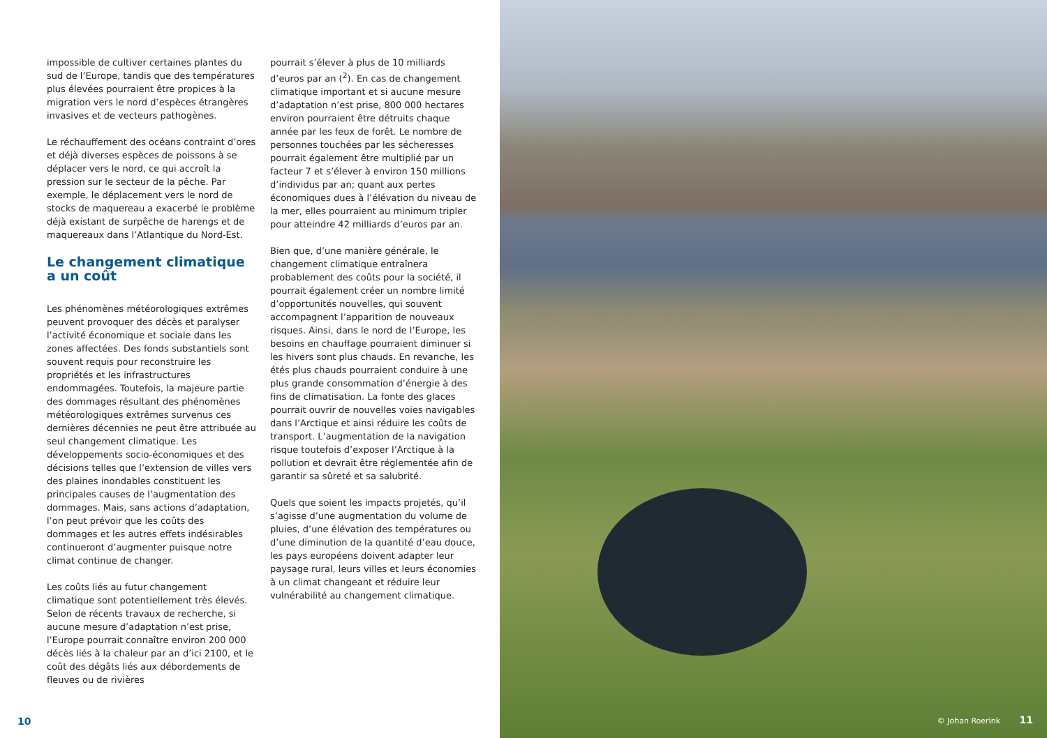impossible de cultiver certaines plantes du sud de l’Europe, tandis que des températures plus élevées pourraient être propices à la migration vers le nord d’espèces étrangères invasives et de vecteurs pathogènes.
Le réchauffement des océans contraint d’ores et déjà diverses espèces de poissons à se déplacer vers le nord, ce qui accroît la pression sur le secteur de la pêche. Par exemple, le déplacement vers le nord de stocks de maquereau a exacerbé le problème déjà existant de surpêche de harengs et de maquereaux dans l’Atlantique du Nord-Est.
Le changement climatique a un coût
Les phénomènes météorologiques extrêmes peuvent provoquer des décès et paralyser l’activité économique et sociale dans les zones affectées. Des fonds substantiels sont souvent requis pour reconstruire les propriétés et les infrastructures endommagées. Toutefois, la majeure partie des dommages résultant des phénomènes météorologiques extrêmes survenus ces dernières décennies ne peut être attribuée au seul changement climatique. Les développements socio-économiques et des décisions telles que l’extension de villes vers des plaines inondables constituent les principales causes de l’augmentation des dommages. Mais, sans actions d’adaptation, l’on peut prévoir que les coûts des dommages et les autres effets indésirables continueront d’augmenter puisque notre climat continue de changer.
Les coûts liés au futur changement climatique sont potentiellement très élevés. Selon de récents travaux de recherche, si aucune mesure d’adaptation n’est prise, l’Europe pourrait connaître environ 200 000 décès liés à la chaleur par an d’ici 2100, et le coût des dégâts liés aux débordements de fleuves ou de rivières
pourrait s’élever à plus de 10 milliards d’euros par an (<sup>2</sup>). En cas de changement climatique important et si aucune mesure d’adaptation n’est prise, 800 000 hectares environ pourraient être détruits chaque année par les feux de forêt. Le nombre de personnes touchées par les sécheresses pourrait également être multiplié par un facteur 7 et s’élever à environ 150 millions d’individus par an; quant aux pertes économiques dues à l’élévation du niveau de la mer, elles pourraient au minimum tripler pour atteindre 42 milliards d’euros par an.
Bien que, d’une manière générale, le changement climatique entraînera probablement des coûts pour la société, il pourrait également créer un nombre limité d’opportunités nouvelles, qui souvent accompagnent l’apparition de nouveaux risques. Ainsi, dans le nord de l’Europe, les besoins en chauffage pourraient diminuer si les hivers sont plus chauds. En revanche, les étés plus chauds pourraient conduire à une plus grande consommation d’énergie à des fins de climatisation. La fonte des glaces pourrait ouvrir de nouvelles voies navigables dans l’Arctique et ainsi réduire les coûts de transport. L’augmentation de la navigation risque toutefois d’exposer l’Arctique à la pollution et devrait être réglementée afin de garantir sa sûreté et sa salubrité.
Quels que soient les impacts projetés, qu’il s’agisse d’une augmentation du volume de pluies, d’une élévation des températures ou d’une diminution de la quantité d’eau douce, les pays européens doivent adapter leur paysage rural, leurs villes et leurs économies à un climat changeant et réduire leur vulnérabilité au changement climatique.
10
© Johan Roerink 11